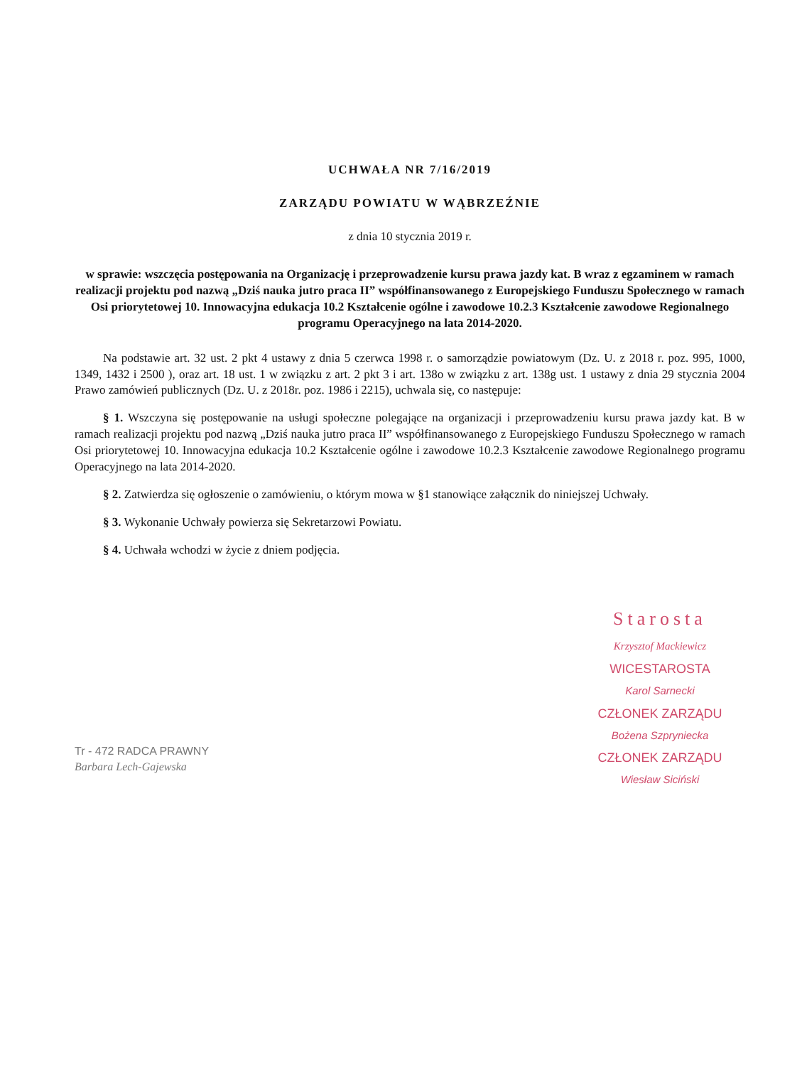UCHWAŁA NR 7/16/2019
ZARZĄDU POWIATU W WĄBRZEŹNIE
z dnia 10 stycznia 2019 r.
w sprawie: wszczęcia postępowania na Organizację i przeprowadzenie kursu prawa jazdy kat. B wraz z egzaminem w ramach realizacji projektu pod nazwą „Dziś nauka jutro praca II” współfinansowanego z Europejskiego Funduszu Społecznego w ramach Osi priorytetowej 10. Innowacyjna edukacja 10.2 Kształcenie ogólne i zawodowe 10.2.3 Kształcenie zawodowe Regionalnego programu Operacyjnego na lata 2014-2020.
Na podstawie art. 32 ust. 2 pkt 4 ustawy z dnia 5 czerwca 1998 r. o samorządzie powiatowym (Dz. U. z 2018 r. poz. 995, 1000, 1349, 1432 i 2500 ), oraz art. 18 ust. 1 w związku z art. 2 pkt 3 i art. 138o w związku z art. 138g ust. 1 ustawy z dnia 29 stycznia 2004 Prawo zamówień publicznych (Dz. U. z 2018r. poz. 1986 i 2215), uchwala się, co następuje:
§ 1. Wszczyna się postępowanie na usługi społeczne polegające na organizacji i przeprowadzeniu kursu prawa jazdy kat. B w ramach realizacji projektu pod nazwą „Dziś nauka jutro praca II” współfinansowanego z Europejskiego Funduszu Społecznego w ramach Osi priorytetowej 10. Innowacyjna edukacja 10.2 Kształcenie ogólne i zawodowe 10.2.3 Kształcenie zawodowe Regionalnego programu Operacyjnego na lata 2014-2020.
§ 2. Zatwierdza się ogłoszenie o zamówieniu, o którym mowa w §1 stanowiące załącznik do niniejszej Uchwały.
§ 3. Wykonanie Uchwały powierza się Sekretarzowi Powiatu.
§ 4. Uchwała wchodzi w życie z dniem podjęcia.
Tr - 472 RADCA PRAWNY
Barbara Lech-Gajewska
Starosta
Krzysztof Mackiewicz
WICESTAROSTA
Karol Sarnecki
CZŁONEK ZARZĄDU
Bożena Szpryniecka
CZŁONEK ZARZĄDU
Wiesław Siciński